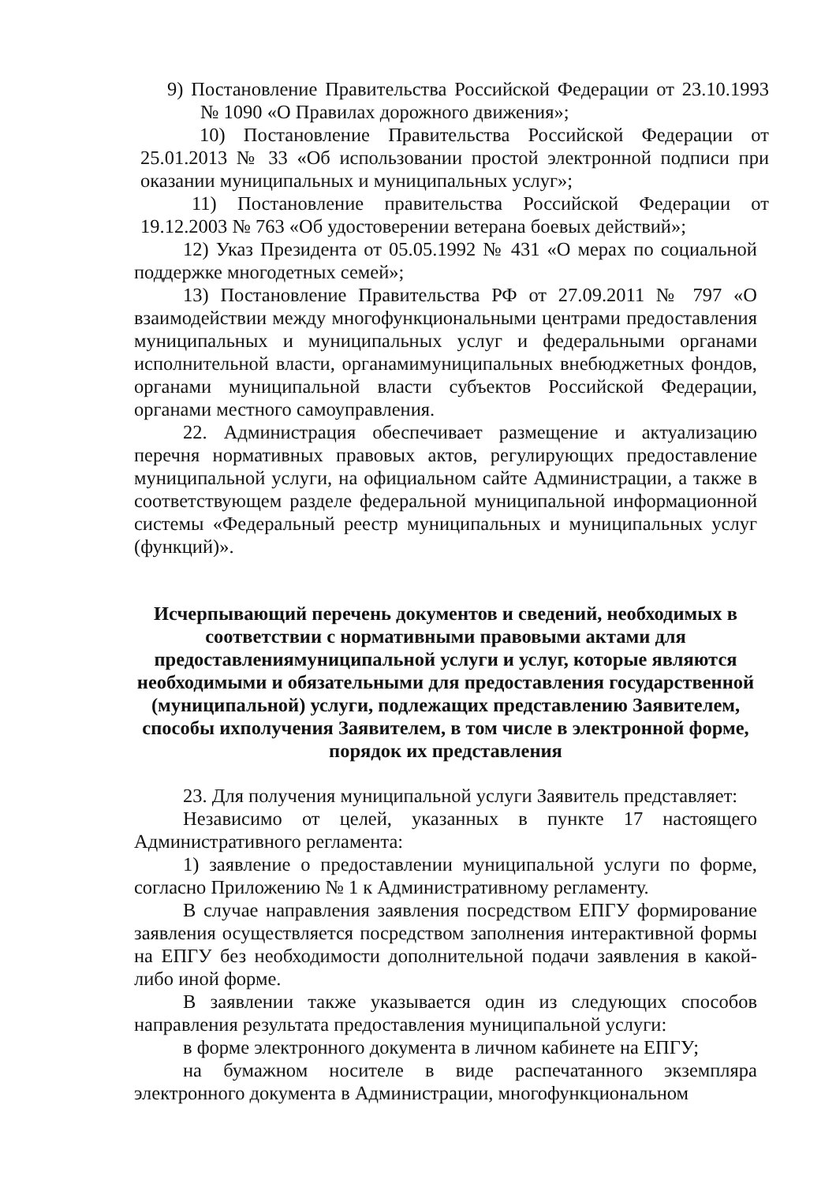9) Постановление Правительства Российской Федерации от 23.10.1993 № 1090 «О Правилах дорожного движения»;
10) Постановление Правительства Российской Федерации от 25.01.2013 № 33 «Об использовании простой электронной подписи при оказании муниципальных и муниципальных услуг»;
11) Постановление правительства Российской Федерации от 19.12.2003 № 763 «Об удостоверении ветерана боевых действий»;
12) Указ Президента от 05.05.1992 № 431 «О мерах по социальной поддержке многодетных семей»;
13) Постановление Правительства РФ от 27.09.2011 № 797 «О взаимодействии между многофункциональными центрами предоставления муниципальных и муниципальных услуг и федеральными органами исполнительной власти, органамимуниципальных внебюджетных фондов, органами муниципальной власти субъектов Российской Федерации, органами местного самоуправления.
22. Администрация обеспечивает размещение и актуализацию перечня нормативных правовых актов, регулирующих предоставление муниципальной услуги, на официальном сайте Администрации, а также в соответствующем разделе федеральной муниципальной информационной системы «Федеральный реестр муниципальных и муниципальных услуг (функций)».
Исчерпывающий перечень документов и сведений, необходимых в соответствии с нормативными правовыми актами для предоставлениямуниципальной услуги и услуг, которые являются необходимыми и обязательными для предоставления государственной (муниципальной) услуги, подлежащих представлению Заявителем, способы ихполучения Заявителем, в том числе в электронной форме, порядок их представления
23. Для получения муниципальной услуги Заявитель представляет:
Независимо от целей, указанных в пункте 17 настоящего Административного регламента:
1) заявление о предоставлении муниципальной услуги по форме, согласно Приложению № 1 к Административному регламенту.
В случае направления заявления посредством ЕПГУ формирование заявления осуществляется посредством заполнения интерактивной формы на ЕПГУ без необходимости дополнительной подачи заявления в какой-либо иной форме.
В заявлении также указывается один из следующих способов направления результата предоставления муниципальной услуги:
в форме электронного документа в личном кабинете на ЕПГУ;
на бумажном носителе в виде распечатанного экземпляра электронного документа в Администрации, многофункциональном